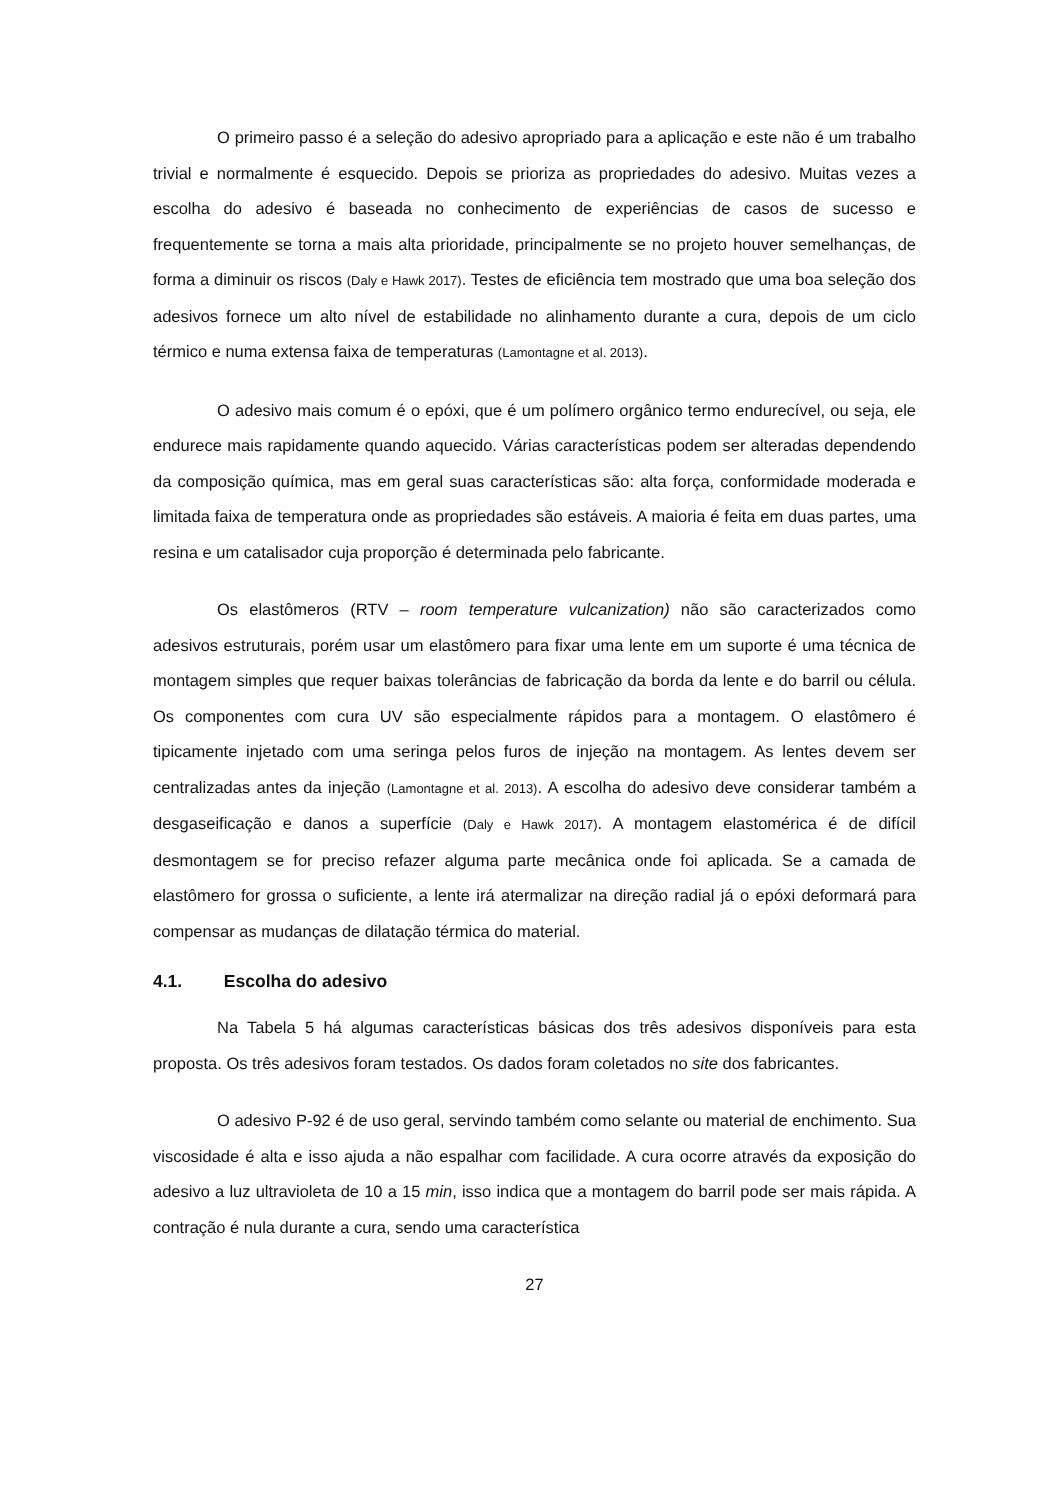O primeiro passo é a seleção do adesivo apropriado para a aplicação e este não é um trabalho trivial e normalmente é esquecido. Depois se prioriza as propriedades do adesivo. Muitas vezes a escolha do adesivo é baseada no conhecimento de experiências de casos de sucesso e frequentemente se torna a mais alta prioridade, principalmente se no projeto houver semelhanças, de forma a diminuir os riscos (Daly e Hawk 2017). Testes de eficiência tem mostrado que uma boa seleção dos adesivos fornece um alto nível de estabilidade no alinhamento durante a cura, depois de um ciclo térmico e numa extensa faixa de temperaturas (Lamontagne et al. 2013).
O adesivo mais comum é o epóxi, que é um polímero orgânico termo endurecível, ou seja, ele endurece mais rapidamente quando aquecido. Várias características podem ser alteradas dependendo da composição química, mas em geral suas características são: alta força, conformidade moderada e limitada faixa de temperatura onde as propriedades são estáveis. A maioria é feita em duas partes, uma resina e um catalisador cuja proporção é determinada pelo fabricante.
Os elastômeros (RTV – room temperature vulcanization) não são caracterizados como adesivos estruturais, porém usar um elastômero para fixar uma lente em um suporte é uma técnica de montagem simples que requer baixas tolerâncias de fabricação da borda da lente e do barril ou célula. Os componentes com cura UV são especialmente rápidos para a montagem. O elastômero é tipicamente injetado com uma seringa pelos furos de injeção na montagem. As lentes devem ser centralizadas antes da injeção (Lamontagne et al. 2013). A escolha do adesivo deve considerar também a desgaseificação e danos a superfície (Daly e Hawk 2017). A montagem elastomérica é de difícil desmontagem se for preciso refazer alguma parte mecânica onde foi aplicada. Se a camada de elastômero for grossa o suficiente, a lente irá atermalizar na direção radial já o epóxi deformará para compensar as mudanças de dilatação térmica do material.
4.1. Escolha do adesivo
Na Tabela 5 há algumas características básicas dos três adesivos disponíveis para esta proposta. Os três adesivos foram testados. Os dados foram coletados no site dos fabricantes.
O adesivo P-92 é de uso geral, servindo também como selante ou material de enchimento. Sua viscosidade é alta e isso ajuda a não espalhar com facilidade. A cura ocorre através da exposição do adesivo a luz ultravioleta de 10 a 15 min, isso indica que a montagem do barril pode ser mais rápida. A contração é nula durante a cura, sendo uma característica
27